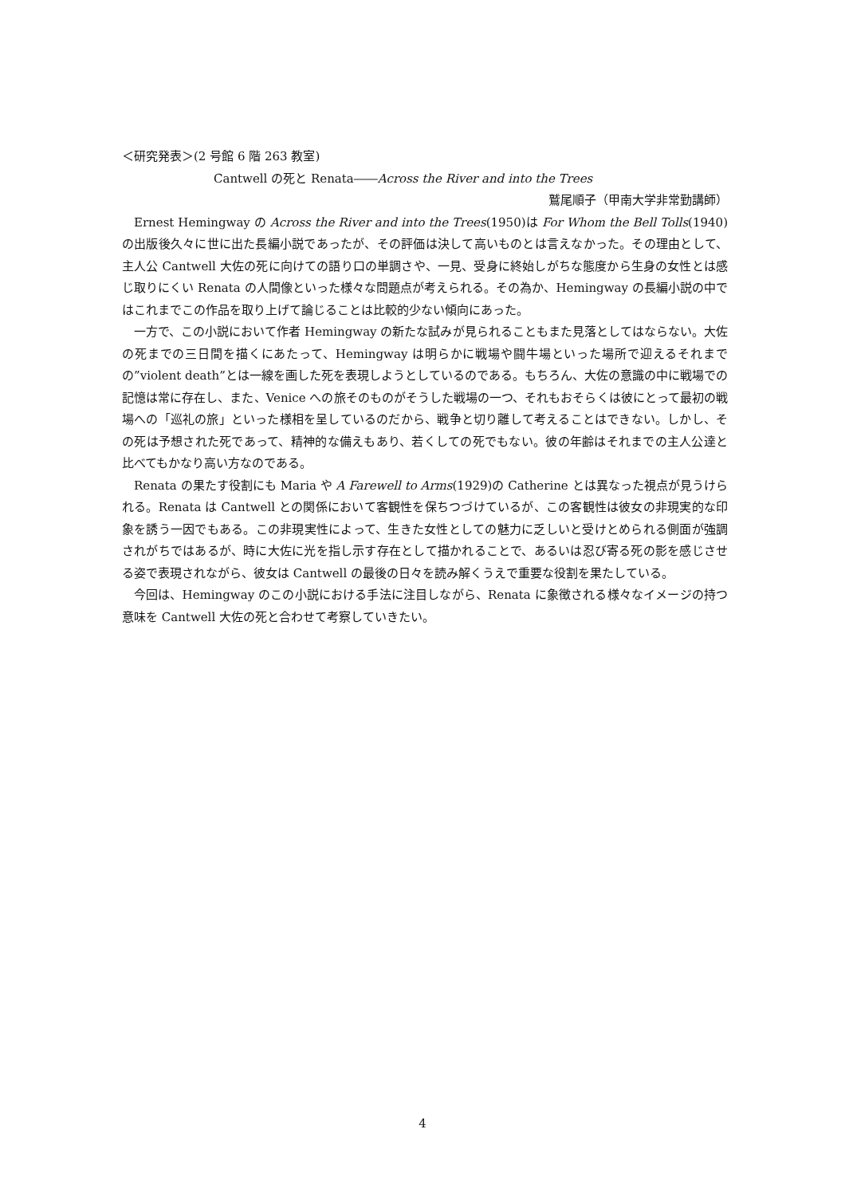＜研究発表＞(2 号館 6 階 263 教室)
Cantwell の死と Renata――Across the River and into the Trees
鷲尾順子（甲南大学非常勤講師）
Ernest Hemingway の Across the River and into the Trees(1950)は For Whom the Bell Tolls(1940)の出版後久々に世に出た長編小説であったが、その評価は決して高いものとは言えなかった。その理由として、主人公 Cantwell 大佐の死に向けての語り口の単調さや、一見、受身に終始しがちな態度から生身の女性とは感じ取りにくい Renata の人間像といった様々な問題点が考えられる。その為か、Hemingway の長編小説の中ではこれまでこの作品を取り上げて論じることは比較的少ない傾向にあった。
一方で、この小説において作者 Hemingway の新たな試みが見られることもまた見落としてはならない。大佐の死までの三日間を描くにあたって、Hemingway は明らかに戦場や闘牛場といった場所で迎えるそれまでの”violent death”とは一線を画した死を表現しようとしているのである。もちろん、大佐の意識の中に戦場での記憶は常に存在し、また、Venice への旅そのものがそうした戦場の一つ、それもおそらくは彼にとって最初の戦場への「巡礼の旅」といった様相を呈しているのだから、戦争と切り離して考えることはできない。しかし、その死は予想された死であって、精神的な備えもあり、若くしての死でもない。彼の年齢はそれまでの主人公達と比べてもかなり高い方なのである。
Renata の果たす役割にも Maria や A Farewell to Arms(1929)の Catherine とは異なった視点が見うけられる。Renata は Cantwell との関係において客観性を保ちつづけているが、この客観性は彼女の非現実的な印象を誘う一因でもある。この非現実性によって、生きた女性としての魅力に乏しいと受けとめられる側面が強調されがちではあるが、時に大佐に光を指し示す存在として描かれることで、あるいは忍び寄る死の影を感じさせる姿で表現されながら、彼女は Cantwell の最後の日々を読み解くうえで重要な役割を果たしている。
今回は、Hemingway のこの小説における手法に注目しながら、Renata に象徴される様々なイメージの持つ意味を Cantwell 大佐の死と合わせて考察していきたい。
4